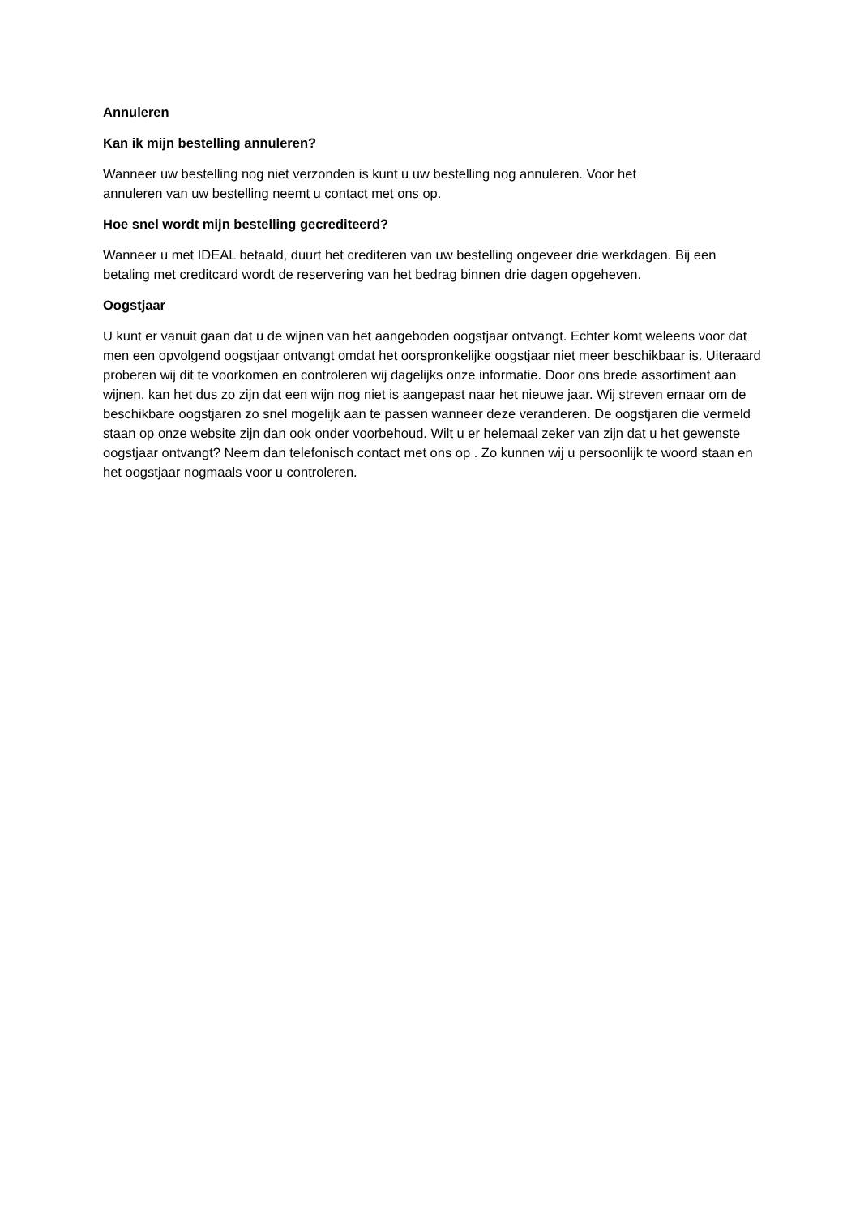Annuleren
Kan ik mijn bestelling annuleren?
Wanneer uw bestelling nog niet verzonden is kunt u uw bestelling nog annuleren. Voor het
annuleren van uw bestelling neemt u contact met ons op.
Hoe snel wordt mijn bestelling gecrediteerd?
Wanneer u met IDEAL betaald, duurt het crediteren van uw bestelling ongeveer drie werkdagen. Bij een betaling met creditcard wordt de reservering van het bedrag binnen drie dagen opgeheven.
Oogstjaar
U kunt er vanuit gaan dat u de wijnen van het aangeboden oogstjaar ontvangt. Echter komt weleens voor dat men een opvolgend oogstjaar ontvangt omdat het oorspronkelijke oogstjaar niet meer beschikbaar is. Uiteraard proberen wij dit te voorkomen en controleren wij dagelijks onze informatie. Door ons brede assortiment aan wijnen, kan het dus zo zijn dat een wijn nog niet is aangepast naar het nieuwe jaar. Wij streven ernaar om de beschikbare oogstjaren zo snel mogelijk aan te passen wanneer deze veranderen. De oogstjaren die vermeld staan op onze website zijn dan ook onder voorbehoud. Wilt u er helemaal zeker van zijn dat u het gewenste oogstjaar ontvangt? Neem dan telefonisch contact met ons op . Zo kunnen wij u persoonlijk te woord staan en het oogstjaar nogmaals voor u controleren.